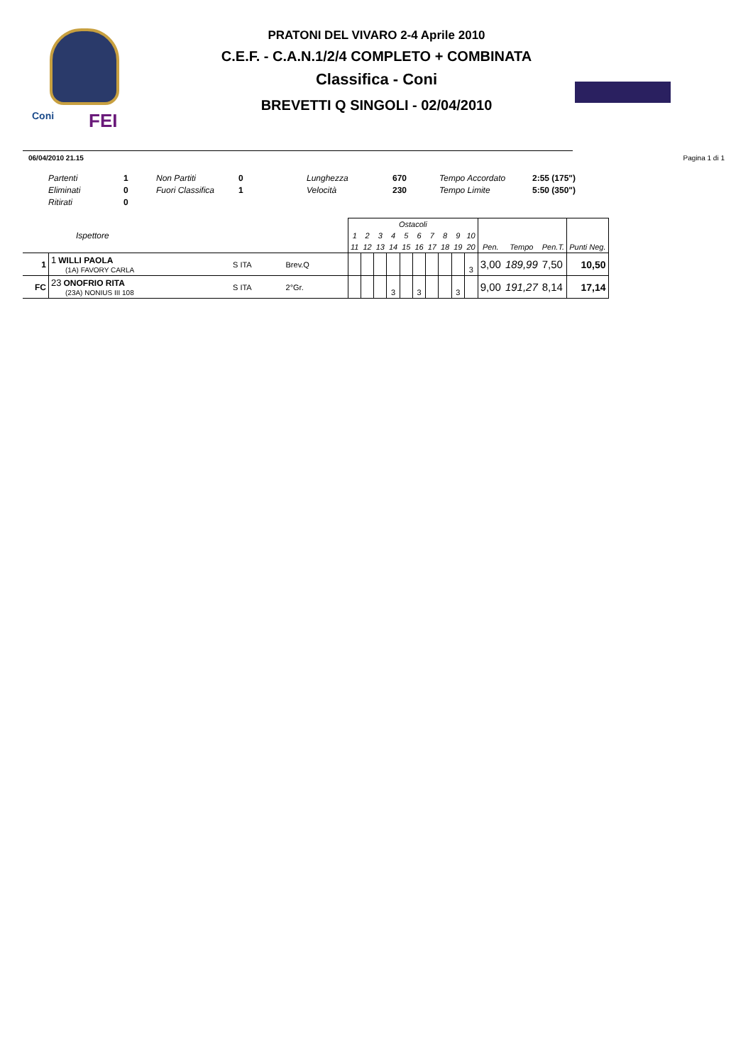Coni FEI
PRATONI DEL VIVARO 2-4 Aprile 2010
C.E.F. - C.A.N.1/2/4 COMPLETO + COMBINATA
Classifica - Coni
BREVETTI Q SINGOLI - 02/04/2010
06/04/2010 21.15 Pagina 1 di 1
| Partenti | 1 | Non Partiti | 0 | Lunghezza | 670 | Tempo Accordato | 2:55 (175") |
| Eliminati | 0 | Fuori Classifica | 1 | Velocità | 230 | Tempo Limite | 5:50 (350") |
| Ritirati | 0 | | | | | | |
| Ispettore | | | | Ostacoli | | | | | | | | | | | | | |
| --- | --- | --- | --- | --- | --- | --- | --- | --- | --- | --- | --- | --- | --- | --- | --- | --- | --- |
| | | | | 1 | 2 | 3 | 4 | 5 | 6 | 7 | 8 | 9 | 10 | | | | |
| | | | | 11 | 12 | 13 | 14 | 15 | 16 | 17 | 18 | 19 | 20 | Pen. | Tempo | Pen.T. | Punti Neg. |
| 1 | 1 WILLI PAOLA (1A) FAVORY CARLA | S ITA | Brev.Q | | | | | | | | | | 3 | 3,00 | 189,99 | 7,50 | 10,50 |
| FC | 23 ONOFRIO RITA (23A) NONIUS III 108 | S ITA | 2°Gr. | | | | 3 | | 3 | | | 3 | | 9,00 | 191,27 | 8,14 | 17,14 |